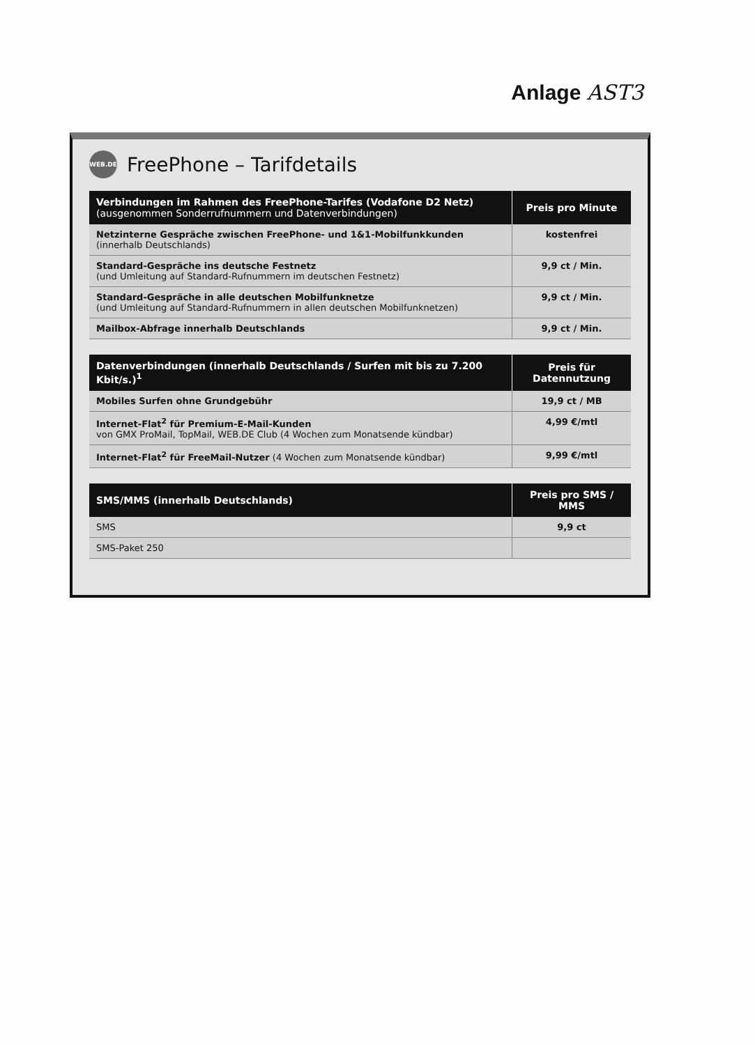Anlage AST3
WEB.DE
FreePhone – Tarifdetails
| Verbindungen im Rahmen des FreePhone-Tarifes (Vodafone D2 Netz) (ausgenommen Sonderrufnummern und Datenverbindungen) | Preis pro Minute |
| --- | --- |
| Netzinterne Gespräche zwischen FreePhone- und 1&1-Mobilfunkkunden (innerhalb Deutschlands) | kostenfrei |
| Standard-Gespräche ins deutsche Festnetz (und Umleitung auf Standard-Rufnummern im deutschen Festnetz) | 9,9 ct / Min. |
| Standard-Gespräche in alle deutschen Mobilfunknetze (und Umleitung auf Standard-Rufnummern in allen deutschen Mobilfunknetzen) | 9,9 ct / Min. |
| Mailbox-Abfrage innerhalb Deutschlands | 9,9 ct / Min. |
| Datenverbindungen (innerhalb Deutschlands / Surfen mit bis zu 7.200 Kbit/s.)<sup>1</sup> | Preis für Datennutzung |
| --- | --- |
| Mobiles Surfen ohne Grundgebühr | 19,9 ct / MB |
| Internet-Flat<sup>2</sup> für Premium-E-Mail-Kunden von GMX ProMail, TopMail, WEB.DE Club (4 Wochen zum Monatsende kündbar) | 4,99 €/mtl |
| Internet-Flat<sup>2</sup> für FreeMail-Nutzer (4 Wochen zum Monatsende kündbar) | 9,99 €/mtl |
| SMS/MMS (innerhalb Deutschlands) | Preis pro SMS / MMS |
| --- | --- |
| SMS | 9,9 ct |
| SMS-Paket 250 | |